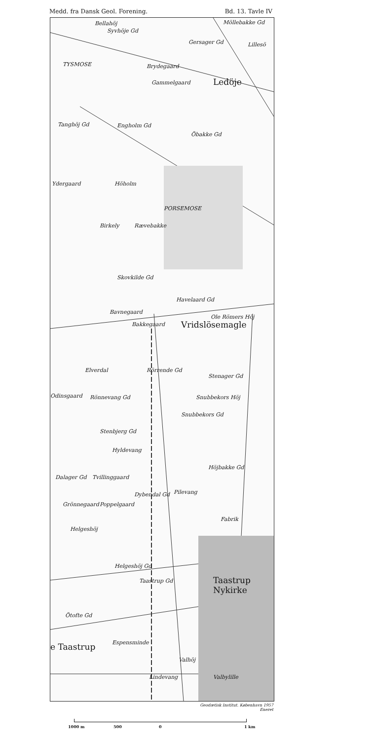Medd. fra Dansk Geol. Forening. Bd. 13. Tavle IV
Bellahöj
Syvhöje Gd
Möllebakke Gd
Gersager Gd Lillesö
TYSMOSE Brydegaard
Gammelgaard Ledöje
Tanghöj Gd Engholm Gd
Öbakke Gd
Ydergaard Höholm
PORSEMOSE
Birkely Rævebakke
Skovkilde Gd
Havelaard Gd
Bavnegaard
Ole Römers Höj
Bakkegaard Vridslösemagle
Elverdal Rörrende Gd
Stenager Gd
Odinsgaard Rönnevang Gd Snubbekors Höj
Snubbekors Gd
Stenbjerg Gd
Hyldevang
Höjbakke Gd
Dalager Gd Tvillinggaard
Pilevang
Grönnegaard Poppelgaard
Dybendal Gd
Fabrik
Helgeshöj
Helgeshöj Gd
Taastrup Gd Taastrup Nykirke
Ötofte Gd
Espensminde e Taastrup
Valhöj
Lindevang Valbylille
Geodætisk Institut. København 1957
Eneret
1000 m 500 0 1 km